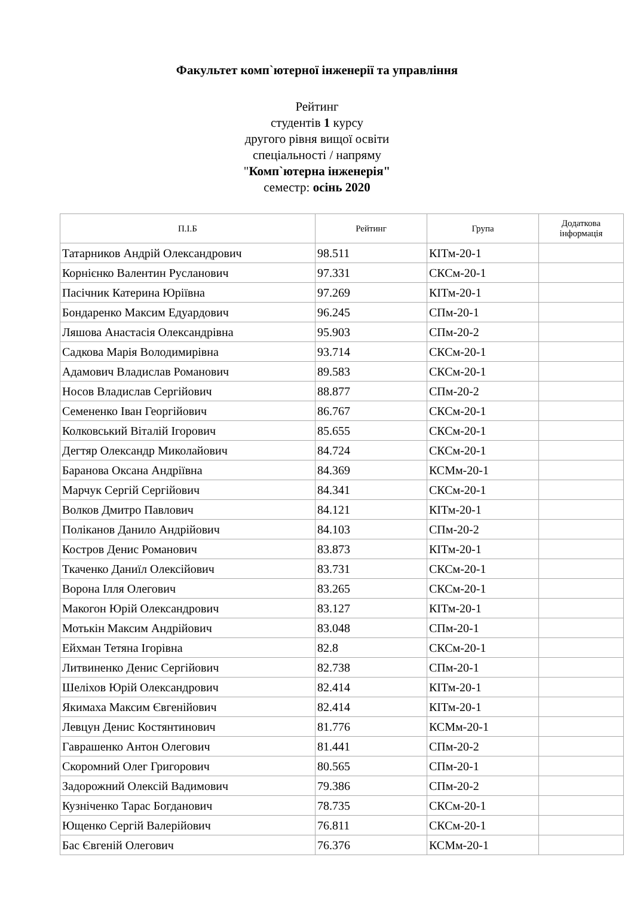Факультет комп`ютерної інженерії та управління
Рейтинг
студентів 1 курсу
другого рівня вищої освіти
спеціальності / напряму
"Комп`ютерна інженерія"
семестр: осінь 2020
| П.І.Б | Рейтинг | Група | Додаткова інформація |
| --- | --- | --- | --- |
| Татарников Андрій Олександрович | 98.511 | КІТм-20-1 | |
| Корнієнко Валентин Русланович | 97.331 | СКСм-20-1 | |
| Пасічник Катерина Юріївна | 97.269 | КІТм-20-1 | |
| Бондаренко Максим Едуардович | 96.245 | СПм-20-1 | |
| Ляшова Анастасія Олександрівна | 95.903 | СПм-20-2 | |
| Садкова Марія Володимирівна | 93.714 | СКСм-20-1 | |
| Адамович Владислав Романович | 89.583 | СКСм-20-1 | |
| Носов Владислав Сергійович | 88.877 | СПм-20-2 | |
| Семененко Іван Георгійович | 86.767 | СКСм-20-1 | |
| Колковський Віталій Ігорович | 85.655 | СКСм-20-1 | |
| Дегтяр Олександр Миколайович | 84.724 | СКСм-20-1 | |
| Баранова Оксана Андріївна | 84.369 | КСМм-20-1 | |
| Марчук Сергій Сергійович | 84.341 | СКСм-20-1 | |
| Волков Дмитро Павлович | 84.121 | КІТм-20-1 | |
| Поліканов Данило Андрійович | 84.103 | СПм-20-2 | |
| Костров Денис Романович | 83.873 | КІТм-20-1 | |
| Ткаченко Даниїл Олексійович | 83.731 | СКСм-20-1 | |
| Ворона Ілля Олегович | 83.265 | СКСм-20-1 | |
| Макогон Юрій Олександрович | 83.127 | КІТм-20-1 | |
| Мотькін Максим Андрійович | 83.048 | СПм-20-1 | |
| Ейхман Тетяна Ігорівна | 82.8 | СКСм-20-1 | |
| Литвиненко Денис Сергійович | 82.738 | СПм-20-1 | |
| Шеліхов Юрій Олександрович | 82.414 | КІТм-20-1 | |
| Якимаха Максим Євгенійович | 82.414 | КІТм-20-1 | |
| Левцун Денис Костянтинович | 81.776 | КСМм-20-1 | |
| Гаврашенко Антон Олегович | 81.441 | СПм-20-2 | |
| Скоромний Олег Григорович | 80.565 | СПм-20-1 | |
| Задорожний Олексій Вадимович | 79.386 | СПм-20-2 | |
| Кузніченко Тарас Богданович | 78.735 | СКСм-20-1 | |
| Ющенко Сергій Валерійович | 76.811 | СКСм-20-1 | |
| Бас Євгеній Олегович | 76.376 | КСМм-20-1 | |